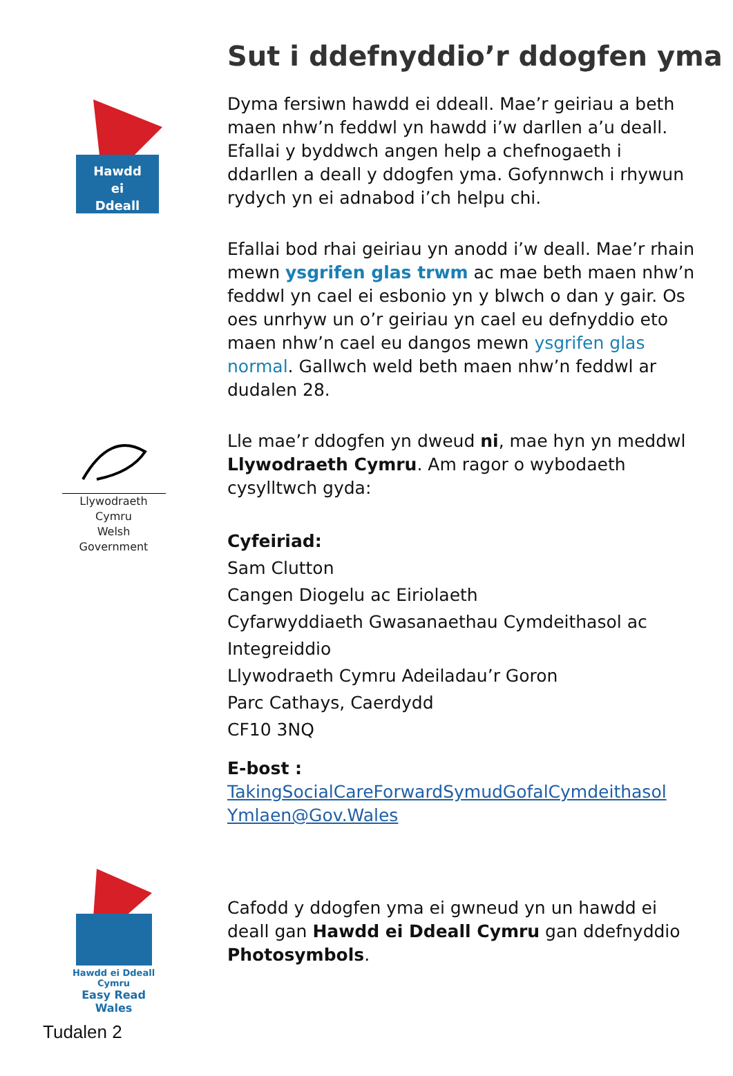Sut i ddefnyddio’r ddogfen yma
Hawdd
ei
Ddeall
Llywodraeth Cymru
Welsh Government
Dyma fersiwn hawdd ei ddeall. Mae’r geiriau a beth maen nhw’n feddwl yn hawdd i’w darllen a’u deall. Efallai y byddwch angen help a chefnogaeth i ddarllen a deall y ddogfen yma. Gofynnwch i rhywun rydych yn ei adnabod i’ch helpu chi.
Efallai bod rhai geiriau yn anodd i’w deall. Mae’r rhain mewn ysgrifen glas trwm ac mae beth maen nhw’n feddwl yn cael ei esbonio yn y blwch o dan y gair. Os oes unrhyw un o’r geiriau yn cael eu defnyddio eto maen nhw’n cael eu dangos mewn ysgrifen glas normal. Gallwch weld beth maen nhw’n feddwl ar dudalen 28.
Lle mae’r ddogfen yn dweud ni, mae hyn yn meddwl Llywodraeth Cymru. Am ragor o wybodaeth cysylltwch gyda:
Cyfeiriad:
Sam Clutton
Cangen Diogelu ac Eiriolaeth
Cyfarwyddiaeth Gwasanaethau Cymdeithasol ac Integreiddio
Llywodraeth Cymru Adeiladau’r Goron
Parc Cathays, Caerdydd
CF10 3NQ
E-bost :
TakingSocialCareForwardSymudGofalCymdeithasol Ymlaen@Gov.Wales
Hawdd ei Ddeall Cymru
Easy Read Wales
Cafodd y ddogfen yma ei gwneud yn un hawdd ei deall gan Hawdd ei Ddeall Cymru gan ddefnyddio Photosymbols.
Tudalen 2